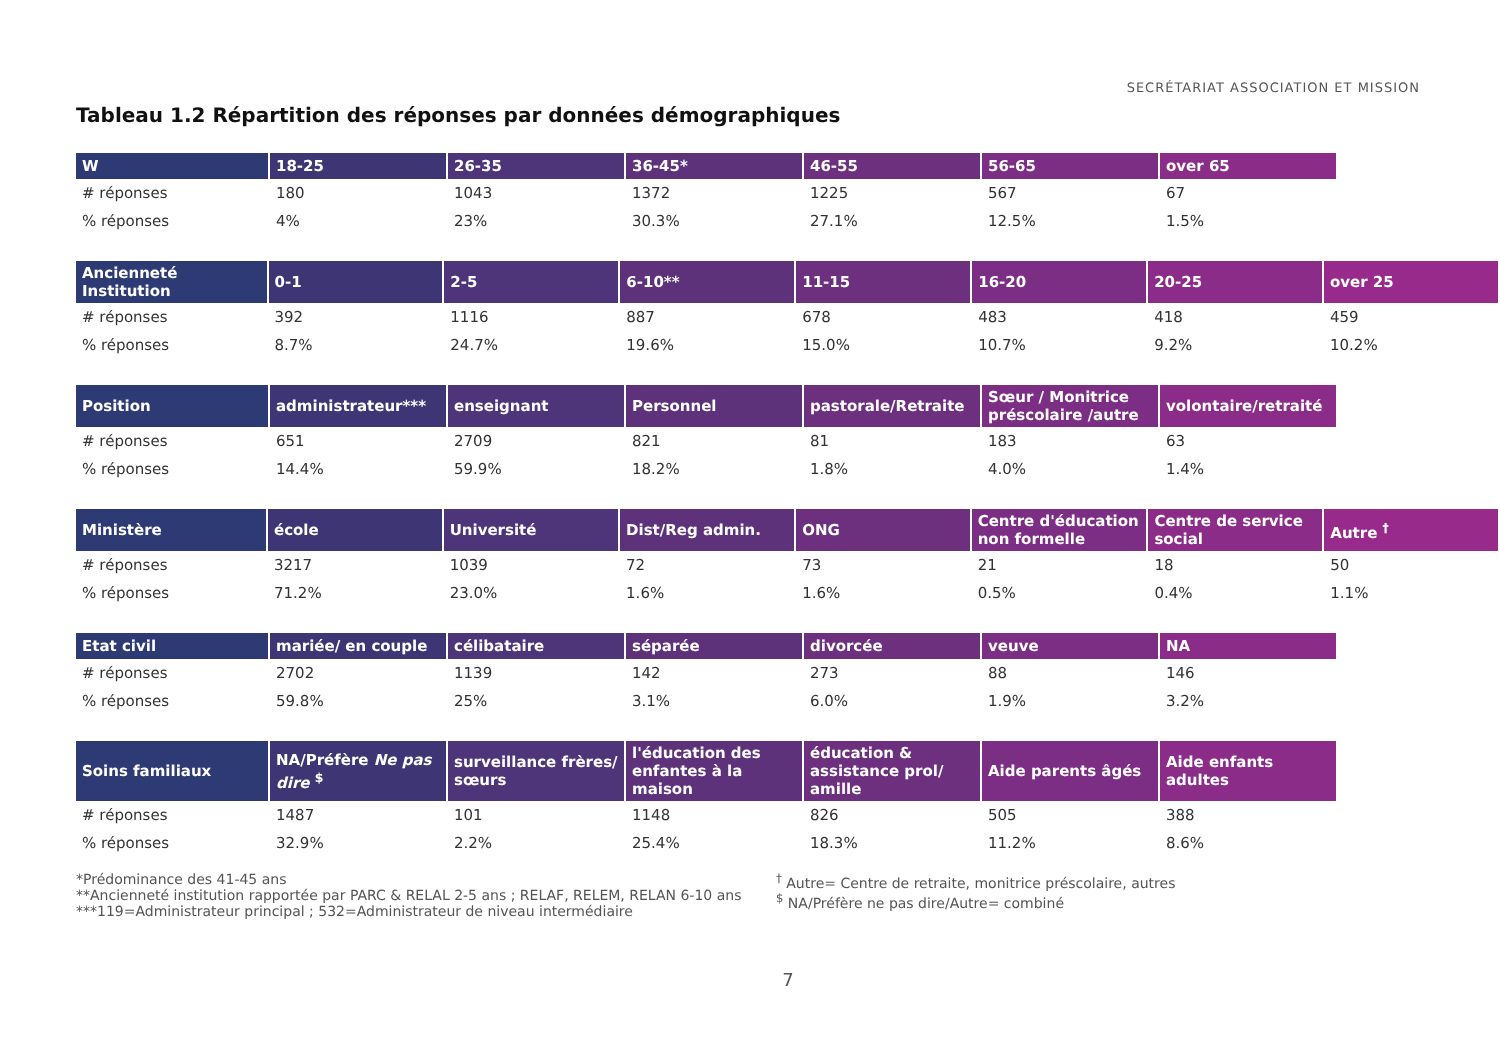SECRÉTARIAT ASSOCIATION ET MISSION
Tableau 1.2 Répartition des réponses par données démographiques
| W | 18-25 | 26-35 | 36-45* | 46-55 | 56-65 | over 65 |
| --- | --- | --- | --- | --- | --- | --- |
| # réponses | 180 | 1043 | 1372 | 1225 | 567 | 67 |
| % réponses | 4% | 23% | 30.3% | 27.1% | 12.5% | 1.5% |
| Ancienneté Institution | 0-1 | 2-5 | 6-10** | 11-15 | 16-20 | 20-25 | over 25 |
| --- | --- | --- | --- | --- | --- | --- | --- |
| # réponses | 392 | 1116 | 887 | 678 | 483 | 418 | 459 |
| % réponses | 8.7% | 24.7% | 19.6% | 15.0% | 10.7% | 9.2% | 10.2% |
| Position | administrateur*** | enseignant | Personnel | pastorale/Retraite | Sœur / Monitrice préscolaire /autre | volontaire/retraité |
| --- | --- | --- | --- | --- | --- | --- |
| # réponses | 651 | 2709 | 821 | 81 | 183 | 63 |
| % réponses | 14.4% | 59.9% | 18.2% | 1.8% | 4.0% | 1.4% |
| Ministère | école | Université | Dist/Reg admin. | ONG | Centre d'éducation non formelle | Centre de service social | Autre <sup>†</sup> |
| --- | --- | --- | --- | --- | --- | --- | --- |
| # réponses | 3217 | 1039 | 72 | 73 | 21 | 18 | 50 |
| % réponses | 71.2% | 23.0% | 1.6% | 1.6% | 0.5% | 0.4% | 1.1% |
| Etat civil | mariée/ en couple | célibataire | séparée | divorcée | veuve | NA |
| --- | --- | --- | --- | --- | --- | --- |
| # réponses | 2702 | 1139 | 142 | 273 | 88 | 146 |
| % réponses | 59.8% | 25% | 3.1% | 6.0% | 1.9% | 3.2% |
| Soins familiaux | NA/Préfère Ne pas dire <sup>$</sup> | surveillance frères/ sœurs | l'éducation des enfantes à la maison | éducation & assistance prol/ amille | Aide parents âgés | Aide enfants adultes |
| --- | --- | --- | --- | --- | --- | --- |
| # réponses | 1487 | 101 | 1148 | 826 | 505 | 388 |
| % réponses | 32.9% | 2.2% | 25.4% | 18.3% | 11.2% | 8.6% |
*Prédominance des 41-45 ans
**Ancienneté institution rapportée par PARC & RELAL 2-5 ans ; RELAF, RELEM, RELAN 6-10 ans
***119=Administrateur principal ; 532=Administrateur de niveau intermédiaire
<sup>†</sup> Autre= Centre de retraite, monitrice préscolaire, autres
<sup>$</sup> NA/Préfère ne pas dire/Autre= combiné
7